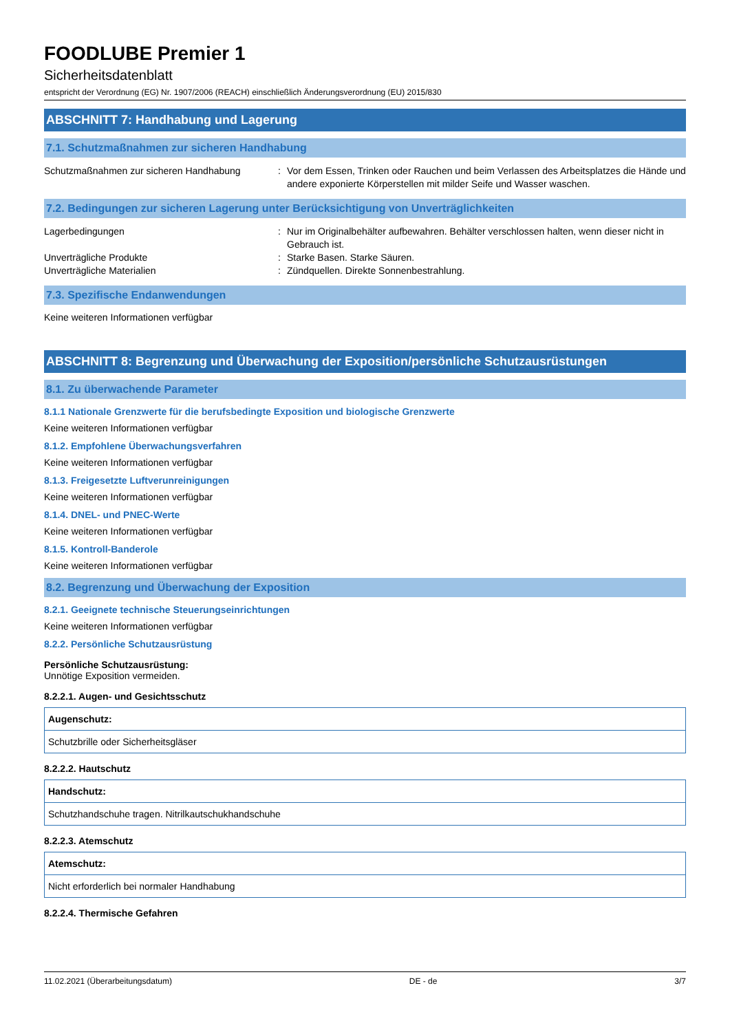FOODLUBE Premier 1
Sicherheitsdatenblatt
entspricht der Verordnung (EG) Nr. 1907/2006 (REACH) einschließlich Änderungsverordnung (EU) 2015/830
ABSCHNITT 7: Handhabung und Lagerung
7.1. Schutzmaßnahmen zur sicheren Handhabung
Schutzmaßnahmen zur sicheren Handhabung : Vor dem Essen, Trinken oder Rauchen und beim Verlassen des Arbeitsplatzes die Hände und andere exponierte Körperstellen mit milder Seife und Wasser waschen.
7.2. Bedingungen zur sicheren Lagerung unter Berücksichtigung von Unverträglichkeiten
Lagerbedingungen : Nur im Originalbehälter aufbewahren. Behälter verschlossen halten, wenn dieser nicht in Gebrauch ist.
Unverträgliche Produkte : Starke Basen. Starke Säuren.
Unverträgliche Materialien : Zündquellen. Direkte Sonnenbestrahlung.
7.3. Spezifische Endanwendungen
Keine weiteren Informationen verfügbar
ABSCHNITT 8: Begrenzung und Überwachung der Exposition/persönliche Schutzausrüstungen
8.1. Zu überwachende Parameter
8.1.1 Nationale Grenzwerte für die berufsbedingte Exposition und biologische Grenzwerte
Keine weiteren Informationen verfügbar
8.1.2. Empfohlene Überwachungsverfahren
Keine weiteren Informationen verfügbar
8.1.3. Freigesetzte Luftverunreinigungen
Keine weiteren Informationen verfügbar
8.1.4. DNEL- und PNEC-Werte
Keine weiteren Informationen verfügbar
8.1.5. Kontroll-Banderole
Keine weiteren Informationen verfügbar
8.2. Begrenzung und Überwachung der Exposition
8.2.1. Geeignete technische Steuerungseinrichtungen
Keine weiteren Informationen verfügbar
8.2.2. Persönliche Schutzausrüstung
Persönliche Schutzausrüstung:
Unnötige Exposition vermeiden.
8.2.2.1. Augen- und Gesichtsschutz
| Augenschutz: |
| --- |
| Schutzbrille oder Sicherheitsgläser |
8.2.2.2. Hautschutz
| Handschutz: |
| --- |
| Schutzhandschuhe tragen. Nitrilkautschukhandschuhe |
8.2.2.3. Atemschutz
| Atemschutz: |
| --- |
| Nicht erforderlich bei normaler Handhabung |
8.2.2.4. Thermische Gefahren
11.02.2021 (Überarbeitungsdatum) DE - de 3/7